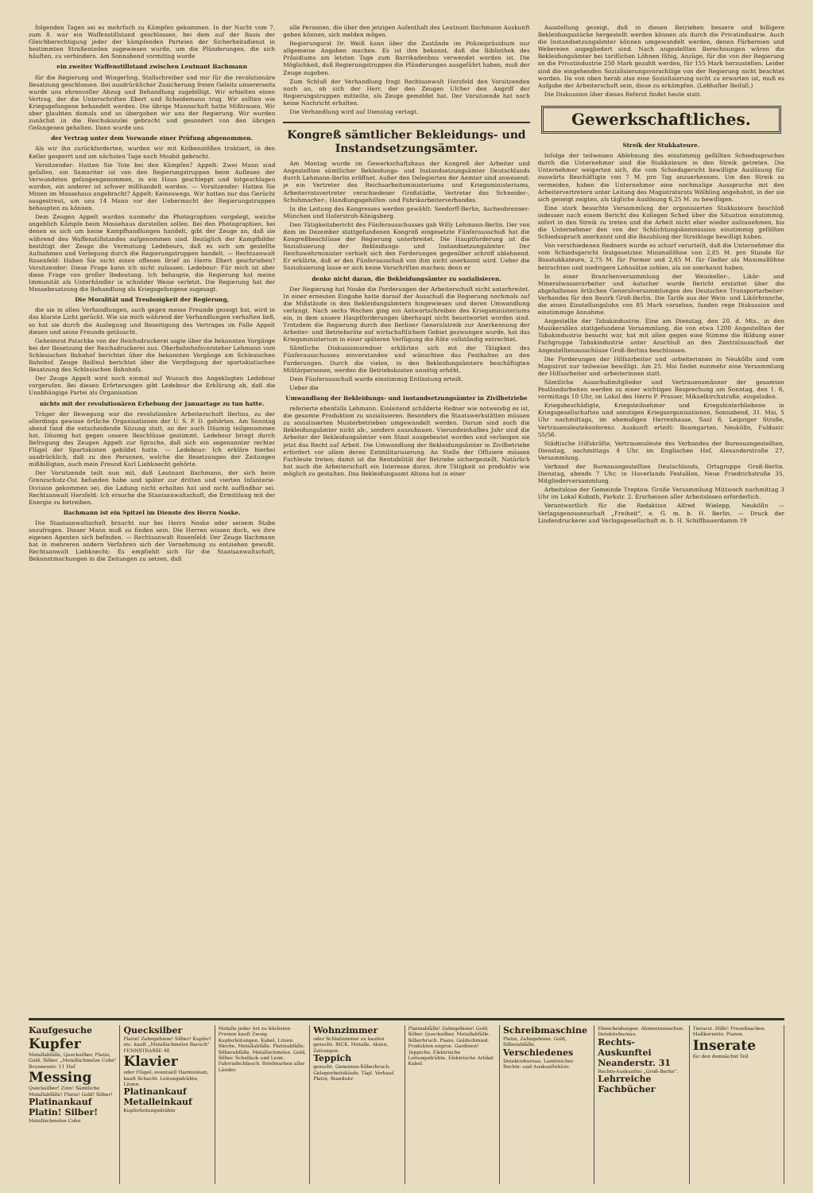folgenden Tagen sei es mehrfach zu Kämpfen gekommen. In der Nacht vom 7. zum 8. war ein Waffenstillstand geschlossen, bei dem auf der Basis der Gleichberechtigung jeder der kämpfenden Parteien der Sicherheitsdienst in bestimmten Straßenteilen zugewiesen wurde, um die Plünderungen, die sich häuften, zu verhindern. Am Sonnabend vormittag wurde
ein zweiter Waffenstillstand zwischen Leutnant Bachmann
für die Regierung und Wingerling, Stallschreiber und mir für die revolutionäre Besatzung geschlossen. Bei ausdrücklicher Zusicherung freien Geleits unsererseits wurde uns ehrenvoller Abzug und Behandlung zugebilligt. Wir erhielten einen Vertrag, der die Unterschriften Ebert und Scheidemann trug. Wir sollten wie Kriegsgefangene behandelt werden. Die übrige Mannschaft hatte Mißtrauen. Wir aber glaubten damals und so übergaben wir uns der Regierung. Wir wurden zunächst in die Reichskanzlei gebracht und gesondert von den übrigen Gefangenen gehalten. Dann wurde uns
der Vertrag unter dem Vorwande einer Prüfung abgenommen.
Als wir ihn zurückforderten, wurden wir mit Kolbenstößen traktiert, in den Keller gesperrt und am nächsten Tage nach Moabit gebracht.
Vorsitzender: Hatten Sie Tote bei den Kämpfen? Appelt: Zwei Mann sind gefallen, ein Samariter ist von den Regierungstruppen beim Auflesen der Verwundeten gefangengenommen, in ein Haus geschleppt und totgeschlagen worden, ein anderer ist schwer mißhandelt worden. — Vorsitzender: Hatten Sie Minen im Mossehaus angebracht? Appelt: Keineswegs. Wir hatten nur das Gerücht ausgestreut, um uns 14 Mann vor der Uebermacht der Regierungstruppen behaupten zu können.
Dem Zeugen Appelt wurden nunmehr die Photographien vorgelegt, welche angeblich Kämpfe beim Mossehaus darstellen sollen. Bei den Photographien, bei denen es sich um keine Kampfhandlungen handelt, gibt der Zeuge an, daß sie während des Waffenstillstandes aufgenommen sind. Bezüglich der Kampfbilder bestätigt der Zeuge die Vermutung Ledebours, daß es sich um gestellte Aufnahmen und Verlegung durch die Regierungstruppen handelt. — Rechtsanwalt Rosenfeld: Haben Sie nicht einen offenen Brief an Herrn Ebert geschrieben? Vorsitzender: Diese Frage kann ich nicht zulassen. Ledebour: Für mich ist aber diese Frage von großer Bedeutung. Ich behaupte, die Regierung hat meine Immunität als Unterhändler in schnöder Weise verletzt. Die Regierung hat der Mossebesatzung die Behandlung als Kriegsgefangene zugesagt.
Die Moralität und Treulosigkeit der Regierung,
die sie in allen Verhandlungen, auch gegen meine Freunde gezeigt hat, wird in das klarste Licht gerückt. Wie sie mich während der Verhandlungen verhaften ließ, so hat sie durch die Auslegung und Beseitigung des Vertrages im Falle Appelt diesen und seine Freunde getäuscht.
Geheimrat Patschke von der Reichsdruckerei sagte über die bekannten Vorgänge bei der Besetzung der Reichsdruckerei aus. Oberbahnhofsvorsteher Lehmann vom Schlesischen Bahnhof berichtet über die bekannten Vorgänge am Schlesischen Bahnhof. Zeuge Bailleul berichtet über die Verpflegung der spartakistischen Besatzung des Schlesischen Bahnhofs.
Der Zeuge Appelt wird noch einmal auf Wunsch des Angeklagten Ledebour vorgerufen. Bei diesen Erörterungen gibt Ledebour die Erklärung ab, daß die Unabhängige Partei als Organisation
nichts mit der revolutionären Erhebung der Januartage zu tun hatte.
Träger der Bewegung war die revolutionäre Arbeiterschaft Berlins, zu der allerdings gewisse örtliche Organisationen der U. S. P. D. gehörten. Am Sonntag abend fand die entscheidende Sitzung statt, an der auch Däumig teilgenommen hat. Däumig hat gegen unsere Beschlüsse gestimmt. Ledebour bringt durch Befragung des Zeugen Appelt zur Sprache, daß sich ein sogenannter rechter Flügel der Spartakisten gebildet hatte. — Ledebour: Ich erkläre hierbei ausdrücklich, daß zu den Personen, welche die Besetzungen der Zeitungen mißbilligten, auch mein Freund Karl Liebknecht gehörte.
Der Vorsitzende teilt nun mit, daß Leutnant Bachmann, der sich beim Grenzschutz-Ost befunden habe und später zur dritten und vierten Infanterie-Division gekommen sei, die Ladung nicht erhalten hat und nicht auffindbar sei. Rechtsanwalt Herzfeld: Ich ersuche die Staatsanwaltschaft, die Ermittlung mit der Energie zu betreiben.
Bachmann ist ein Spitzel im Dienste des Herrn Noske.
Die Staatsanwaltschaft braucht nur bei Herrn Noske oder seinem Stabe anzufragen. Dieser Mann muß zu finden sein. Die Herren wissen doch, wo ihre eigenen Agenten sich befinden. — Rechtsanwalt Rosenfeld: Der Zeuge Bachmann hat in mehreren andern Verfahren sich der Vernehmung zu entziehen gewußt. Rechtsanwalt Liebknecht: Es empfiehlt sich für die Staatsanwaltschaft, Bekanntmachungen in die Zeitungen zu setzen, daß
alle Personen, die über den jetzigen Aufenthalt des Leutnant Bachmann Auskunft geben können, sich melden mögen.
Regierungsrat Dr. Weiß kann über die Zustände im Polizeipräsidium nur allgemeine Angaben machen. Es ist ihm bekannt, daß die Bibliothek des Präsidiums am letzten Tage zum Barrikadenbau verwendet worden ist. Die Möglichkeit, daß Regierungstruppen die Plünderungen ausgeführt haben, muß der Zeuge zugeben.
Zum Schluß der Verhandlung fragt Rechtsanwalt Herzfeld den Vorsitzenden noch an, ob sich der Herr, der den Zeugen Ulcher den Angriff der Regierungstruppen mitteilte, als Zeuge gemeldet hat. Der Vorsitzende hat noch keine Nachricht erhalten.
Die Verhandlung wird auf Dienstag vertagt.
Kongreß sämtlicher Bekleidungs- und Instandsetzungsämter.
Am Montag wurde im Gewerkschaftshaus der Kongreß der Arbeiter und Angestellten sämtlicher Bekleidungs- und Instandsetzungsämter Deutschlands durch Lehmann-Berlin eröffnet. Außer den Delegierten der Aemter sind anwesend: je ein Vertreter des Reichsarbeitsministeriums und Kriegsministeriums, Arbeiterratsvertreter verschiedener Großstädte, Vertreter des Schneider-, Schuhmacher-, Handlungsgehilfen- und Fabrikarbeiterverbandes.
In die Leitung des Kongresses werden gewählt: Seedorff-Berlin, Aschenbrenner-München und Haferstroh-Königsberg.
Den Tätigkeitsbericht des Fünferausschusses gab Willy Lehmann-Berlin. Der von dem im Dezember stattgefundenen Kongreß eingesetzte Fünferausschuß hat die Kongreßbeschlüsse der Regierung unterbreitet. Die Hauptforderung ist die Sozialisierung der Bekleidungs- und Instandsetzungsämter. Der Reichswehrminister verhielt sich den Forderungen gegenüber schroff ablehnend. Er erklärte, daß er den Fünferausschuß von ihm nicht anerkannt wird. Ueber die Sozialisierung lasse er sich keine Vorschriften machen; denn er
denke nicht daran, die Bekleidungsämter zu sozialisieren.
Der Regierung hat Noske die Forderungen der Arbeiterschaft nicht unterbreitet. In einer erneuten Eingabe hatte darauf der Ausschuß die Regierung nochmals auf die Mißstände in den Bekleidungsämtern hingewiesen und deren Umwandlung verlangt. Nach sechs Wochen ging ein Antwortschreiben des Kriegsministeriums ein, in dem unsere Hauptforderungen überhaupt nicht beantwortet worden sind. Trotzdem die Regierung durch den Berliner Generalstreik zur Anerkennung der Arbeiter- und Betriebsräte auf wirtschaftlichem Gebiet gezwungen wurde, hat das Kriegsministerium in einer späteren Verfügung die Räte vollständig entrechtet.
Sämtliche Diskussionsredner erklärten sich mit der Tätigkeit des Fünferausschusses einverstanden und wünschten das Festhalten an den Forderungen. Durch die vielen, in den Bekleidungsämtern beschäftigten Militärpersonen, werden die Betriebskosten unnötig erhöht.
Dem Fünferausschuß wurde einstimmig Entlastung erteilt.
Ueber die
Umwandlung der Bekleidungs- und Instandsetzungsämter in Zivilbetriebe
referierte ebenfalls Lehmann. Einleitend schilderte Redner wie notwendig es ist, die gesamte Produktion zu sozialisieren. Besonders die Staatswerkstätten müssen zu sozialisierten Musterbetrieben umgewandelt werden. Darum sind auch die Bekleidungsämter nicht ab-, sondern auszubauen. Vierundeinhalbes Jahr sind die Arbeiter der Bekleidungsämter vom Staat ausgebeutet worden und verlangen sie jetzt das Recht auf Arbeit. Die Umwandlung der Bekleidungsämter in Zivilbetriebe erfordert vor allem deren Entmilitarisierung. An Stelle der Offiziere müssen Fachleute treten; damit ist die Rentabilität der Betriebe sichergestellt. Natürlich hat auch die Arbeiterschaft ein Interesse daran, ihre Tätigkeit so produktiv wie möglich zu gestalten. Das Bekleidungsamt Altona hat in einer
Ausstellung gezeigt, daß in diesen Betrieben bessere und billigere Bekleidungsstücke hergestellt werden können als durch die Privatindustrie. Auch die Instandsetzungsämter können umgewandelt werden, denen Färbereien und Webereien angegliedert sind. Nach angestellten Berechnungen wären die Bekleidungsämter bei tariflichen Löhnen fähig, Anzüge, für die von der Regierung an die Privatindustrie 250 Mark gezahlt werden, für 155 Mark herzustellen. Leider sind die eingehenden Sozialisierungsvorschläge von der Regierung nicht beachtet worden. Da von oben herab also eine Sozialisierung nicht zu erwarten ist, muß es Aufgabe der Arbeiterschaft sein, diese zu erkämpfen. (Lebhafter Beifall.)
Die Diskussion über dieses Referat findet heute statt.
Gewerkschaftliches.
Streik der Stukkateure.
Infolge der teilweisen Ablehnung des einstimmig gefällten Schiedsspruches durch die Unternehmer sind die Stukkateure in den Streik getreten. Die Unternehmer weigerten sich, die vom Schiedsgericht bewilligte Auslösung für auswärts Beschäftigte von 7 M. pro Tag anzuerkennen. Um den Streik zu vermeiden, haben die Unternehmer eine nochmalige Aussprache mit den Arbeitervertretern unter Leitung des Magistratsrats Wölbling angebahnt, in der sie sich geneigt zeigten, als tägliche Auslösung 6,25 M. zu bewilligen.
Eine stark besuchte Versammlung der organisierten Stukkateure beschloß indessen nach einem Bericht des Kollegen Sched über die Situation einstimmig, sofort in den Streik zu treten und die Arbeit nicht eher wieder aufzunehmen, bis die Unternehmer den von der Schlichtungskommission einstimmig gefällten Schiedsspruch anerkannt und die Bezahlung der Streiktage bewilligt haben.
Von verschiedenen Rednern wurde es scharf verurteilt, daß die Unternehmer die vom Schiedsgericht festgesetzten Minimallöhne von 2,85 M. pro Stunde für Baustukkateure, 2,75 M. für Former und 2,65 M. für Gießer als Maximallöhne betrachten und niedrigere Lohnsätze zahlen, als sie anerkannt haben.
In einer Branchenversammlung der Weinkeller-, Likör- und Mineralwasserarbeiter und -kutscher wurde Bericht erstattet über die abgehaltenen örtlichen Generalversammlungen des Deutschen Transportarbeiter-Verbandes für den Bezirk Groß-Berlin. Die Tarife aus der Wein- und Likörbranche, die einen Einstellungslohn von 85 Mark vorsehen, fanden rege Diskussion und einstimmige Annahme.
Angestellte der Tabakindustrie. Eine am Dienstag, den 20. d. Mts., in den Musikersälen stattgefundene Versammlung, die von etwa 1200 Angestellten der Tabakindustrie besucht war, hat mit allen gegen eine Stimme die Bildung einer Fachgruppe Tabakindustrie unter Anschluß an den Zentralausschuß der Angestelltenausschüsse Groß-Berlins beschlossen.
Die Forderungen der Hilfsarbeiter und -arbeiterinnen in Neukölln sind vom Magistrat nur teilweise bewilligt. Am 25. Mai findet nunmehr eine Versammlung der Hilfsarbeiter und -arbeiterinnen statt.
Sämtliche Ausschußmitglieder und Vertrauensmänner der gesamten Postlandarbeiten werden zu einer wichtigen Besprechung am Sonntag, den 1. 6, vormittags 10 Uhr, im Lokal des Herrn P. Prasser, Mikaelkirchstraße, eingeladen.
Kriegsbeschädigte, Kriegsteilnehmer und Kriegshinterbliebene in Kriegsgesellschaften und sonstigen Kriegsorganisationen, Sonnabend, 31. Mai, 5 Uhr nachmittags, im ehemaligen Herrenhause, Saal 6, Leipziger Straße, Vertrauensleutekonferenz. Auskunft erteilt: Baumgarten, Neukölln, Fuldastr. 55/56.
Städtische Hilfskräfte, Vertrauensleute des Verbandes der Bureauangestellten, Dienstag, nachmittags 4 Uhr, im Englischen Hof, Alexanderstraße 27, Versammlung.
Verband der Bureauangestellten Deutschlands, Ortsgruppe Groß-Berlin. Dienstag, abends 7 Uhr, in Haverlands Festsälen, Neue Friedrichstraße 35, Mitgliederversammlung.
Arbeitslose der Gemeinde Treptow. Große Versammlung Mittwoch nachmittag 3 Uhr im Lokal Kubath, Parkstr. 2. Erscheinen aller Arbeitslosen erforderlich.
Verantwortlich für die Redaktion Alfred Wielepp, Neukölln — Verlagsgenossenschaft „Freiheit", e. G. m. b. H. Berlin. — Druck der Lindendruckerei und Verlagsgesellschaft m. b. H. Schiffbauerdamm 19
Kaufgesuche
Kupfer
Metallabfälle, Quecksilber, Platin, Gold, Silber. „Metallschmelze Cohn" Brunnenstr. 11 Hof
Messing
Quecksilber! Zinn! Sämtliche Metallabfälle! Platin! Gold! Silber!
Platinankauf
Platin! Silber!
Metallschmelze Cohn
Quecksilber
Platin! Zahngebisse! Silber! Kupfer! etc. kauft „Metallschmelze Baruch" FENNSTRASSE 48
Klavier
oder Flügel, eventuell Harmonium, kauft Schacht. Leitungsdrähte, Litzen.
Platinankauf
Metalleinkauf
Kupferleitungsdrähte
Metalle jeder Art zu höchsten Preisen kauft Zwoig. Kupferleitungen, Kabel, Litzen. Bleche, Metallabfälle. Platinabfälle, Silberabfälle. Metallschmelze. Gold, Silber. Schellack und Leim. Fahrradschlauch. Briefmarken aller Länder.
Wohnzimmer
oder Schlafzimmer zu kaufen gesucht. BICK. Metalle, Akten, Zeitungen.
Teppich
gesucht. Genossen-Silberbruch. Gelegenheitskäufe. Tägl. Verkauf. Platin, Standuhr.
Platinabfälle! Zahngebisse! Gold, Silber. Quecksilber. Metallabfälle. Silberbruch. Piano, Goldschmied. Produkten engros. Gardinen! Teppiche. Elektrische Leitungsdrähte. Elektrische Artikel Kabel.
Schreibmaschine
Platin, Zahngebisse. Gold, Silberabfälle.
Verschiedenes
Detektivbureau. Landreicher. Rechts- und Auskunftsbüro.
Ehescheidungen. Alimentensachen. Detektivbureau.
Rechts-Auskunftei
Neanderstr. 31
Rechts-Auskunftei „Groß-Berlin".
Lehrreiche Fachbücher
Tierarzt. Hilfe! Prozeßsachen. Maßkorsetts. Pianos.
Inserate
für den demnächst Teil